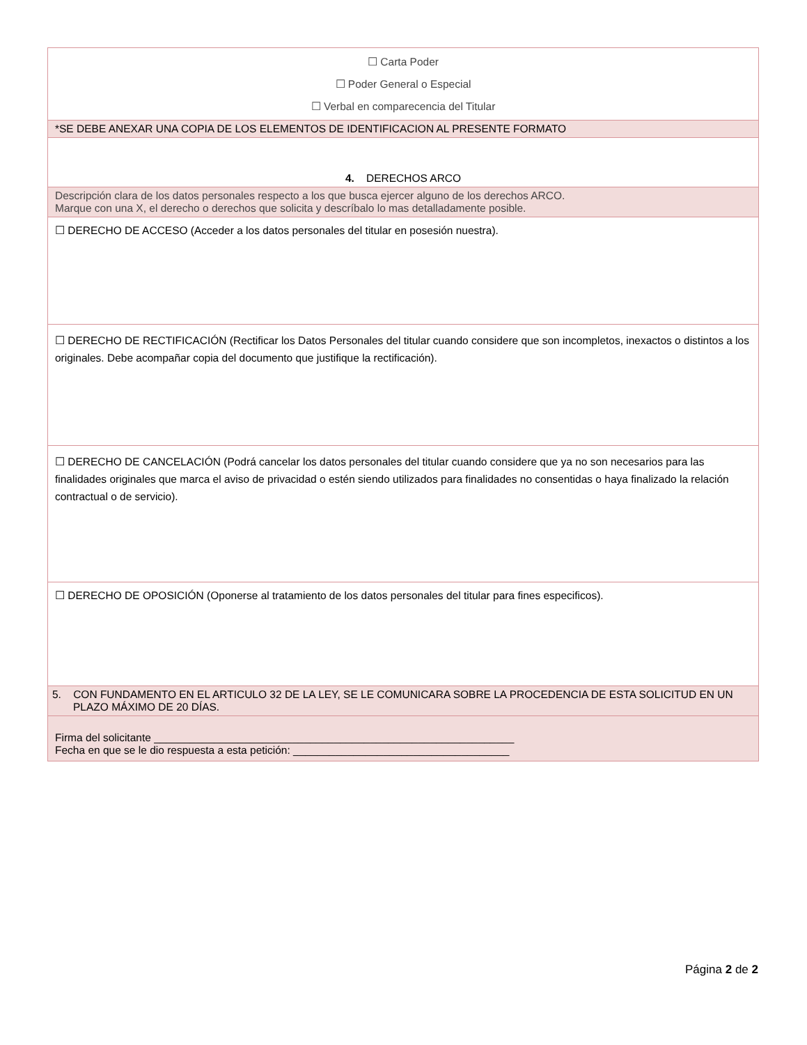| ☐ Carta Poder ☐ Poder General o Especial ☐ Verbal en comparecencia del Titular |
| *SE DEBE ANEXAR UNA COPIA DE LOS ELEMENTOS DE IDENTIFICACION AL PRESENTE FORMATO |
| 4. DERECHOS ARCO |
| Descripción clara de los datos personales respecto a los que busca ejercer alguno de los derechos ARCO. Marque con una X, el derecho o derechos que solicita y descríbalo lo mas detalladamente posible. |
| ☐ DERECHO DE ACCESO (Acceder a los datos personales del titular en posesión nuestra). |
| ☐ DERECHO DE RECTIFICACIÓN (Rectificar los Datos Personales del titular cuando considere que son incompletos, inexactos o distintos a los originales. Debe acompañar copia del documento que justifique la rectificación). |
| ☐ DERECHO DE CANCELACIÓN (Podrá cancelar los datos personales del titular cuando considere que ya no son necesarios para las finalidades originales que marca el aviso de privacidad o estén siendo utilizados para finalidades no consentidas o haya finalizado la relación contractual o de servicio). |
| ☐ DERECHO DE OPOSICIÓN (Oponerse al tratamiento de los datos personales del titular para fines especificos). |
| 5. CON FUNDAMENTO EN EL ARTICULO 32 DE LA LEY, SE LE COMUNICARA SOBRE LA PROCEDENCIA DE ESTA SOLICITUD EN UN PLAZO MÁXIMO DE 20 DÍAS. |
| Firma del solicitante ____________________________________________________________ Fecha en que se le dio respuesta a esta petición: ____________________________________ |
Página 2 de 2